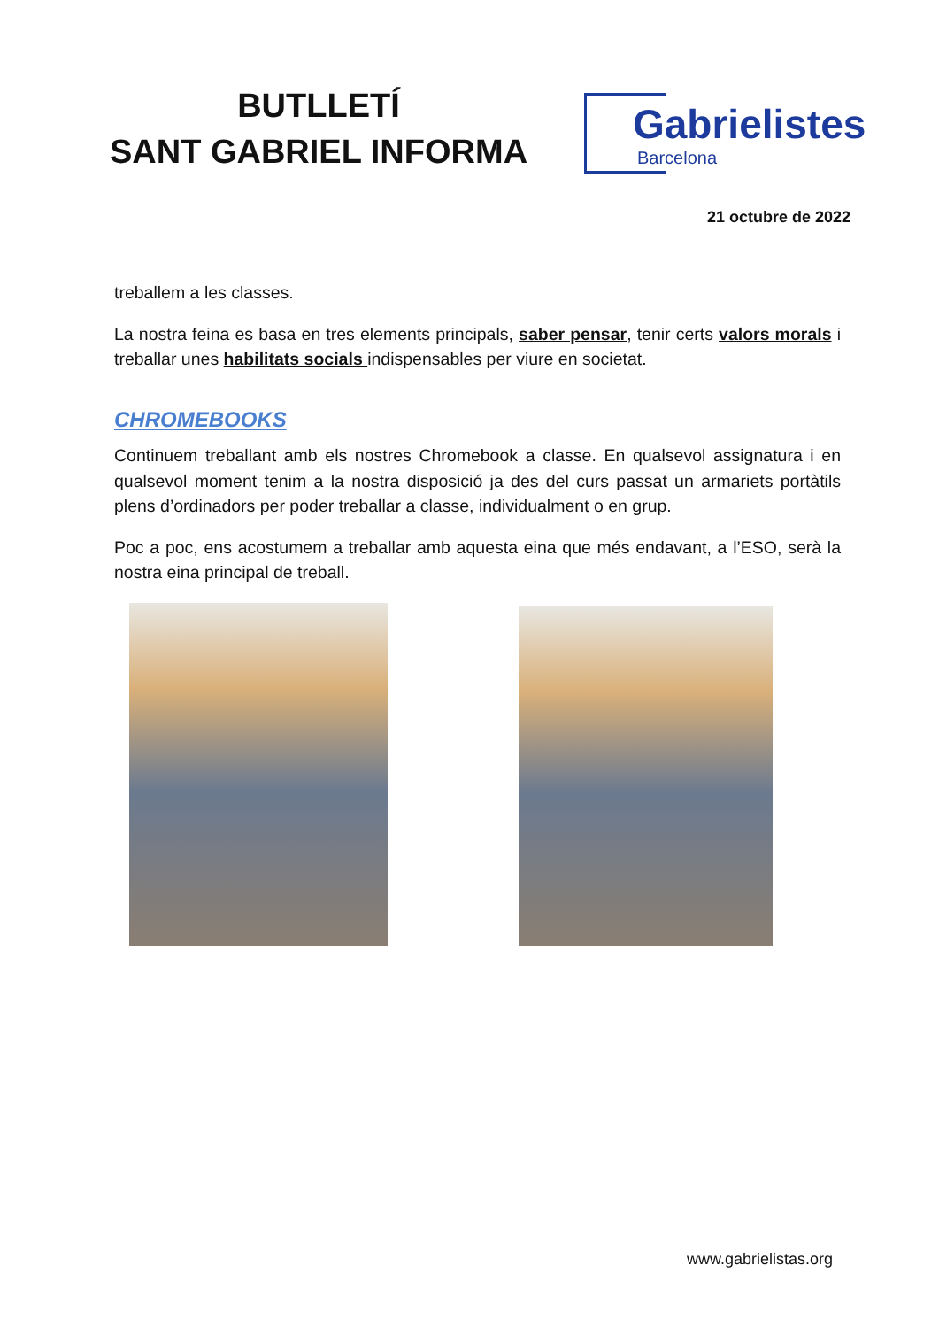BUTLLETÍ
SANT GABRIEL INFORMA
Gabrielistes
Barcelona
21 octubre de 2022
treballem a les classes.
La nostra feina es basa en tres elements principals, saber pensar, tenir certs valors morals i treballar unes habilitats socials indispensables per viure en societat.
CHROMEBOOKS
Continuem treballant amb els nostres Chromebook a classe. En qualsevol assignatura i en qualsevol moment tenim a la nostra disposició ja des del curs passat un armariets portàtils plens d’ordinadors per poder treballar a classe, individualment o en grup.
Poc a poc, ens acostumem a treballar amb aquesta eina que més endavant, a l’ESO, serà la nostra eina principal de treball.
www.gabrielistas.org